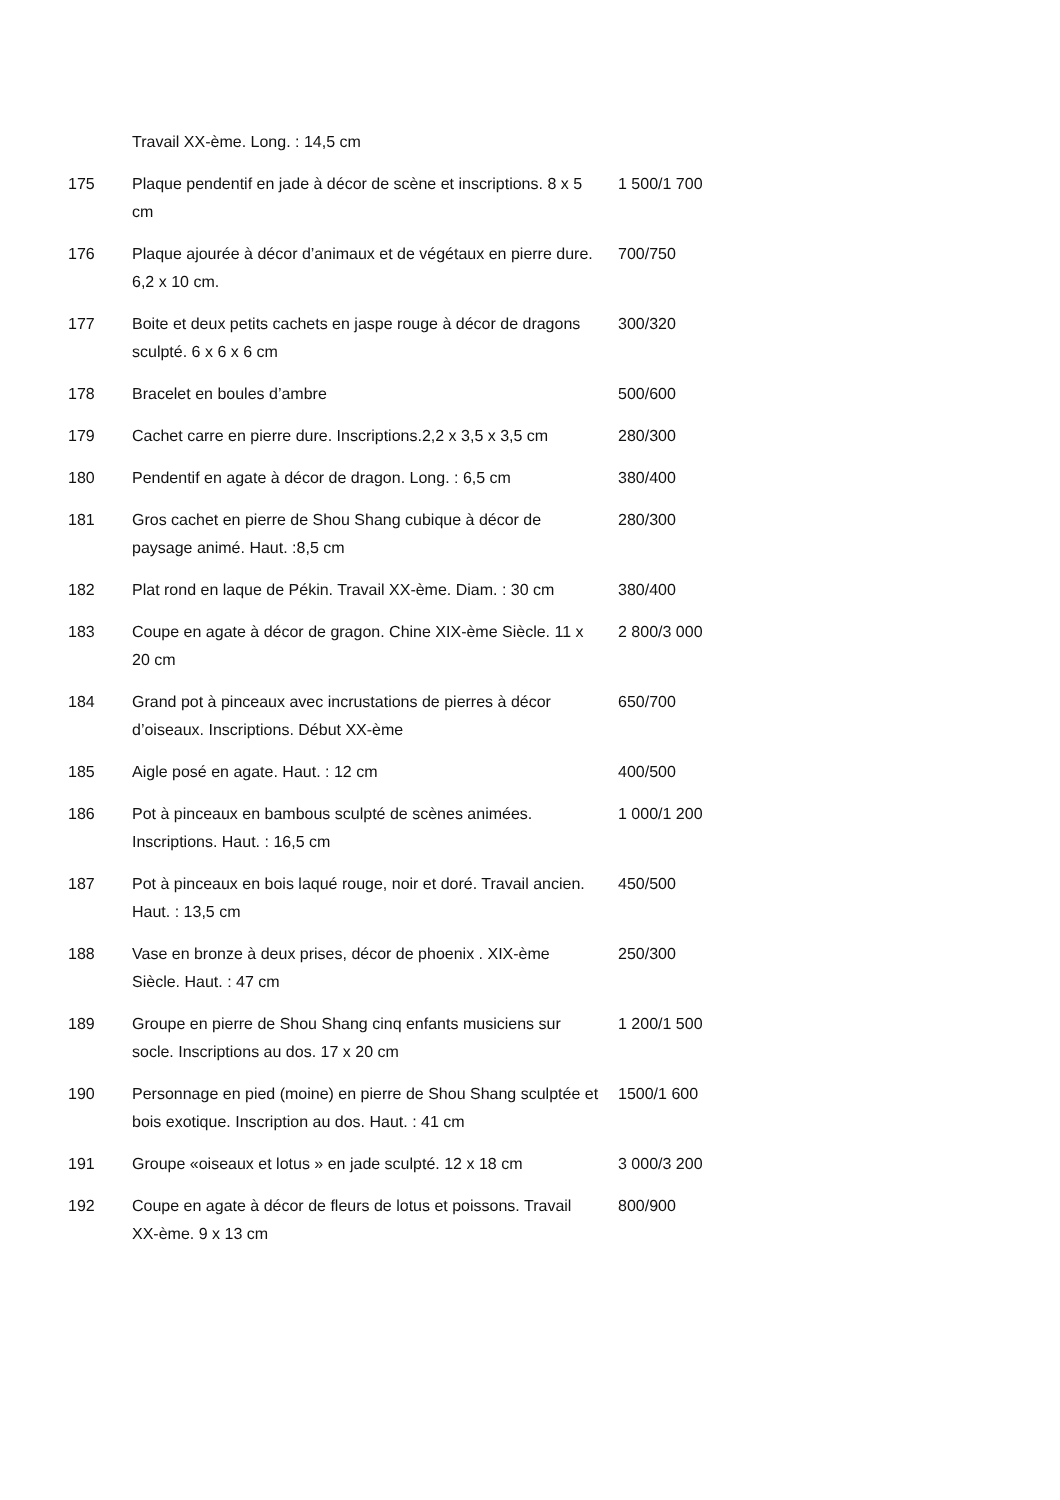| | Travail XX-ème. Long. : 14,5 cm | |
| 175 | Plaque pendentif en jade à décor de scène et inscriptions. 8 x 5 cm | 1 500/1 700 |
| 176 | Plaque ajourée à décor d’animaux et de végétaux en pierre dure. 6,2 x 10 cm. | 700/750 |
| 177 | Boite et deux petits cachets en jaspe rouge à décor de dragons sculpté. 6 x 6 x 6 cm | 300/320 |
| 178 | Bracelet en boules d’ambre | 500/600 |
| 179 | Cachet carre en pierre dure. Inscriptions.2,2 x 3,5 x 3,5 cm | 280/300 |
| 180 | Pendentif en agate à décor de dragon. Long. : 6,5 cm | 380/400 |
| 181 | Gros cachet en pierre de Shou Shang cubique à décor de paysage animé. Haut. :8,5 cm | 280/300 |
| 182 | Plat rond en laque de Pékin. Travail XX-ème. Diam. : 30 cm | 380/400 |
| 183 | Coupe en agate à décor de gragon. Chine XIX-ème Siècle. 11 x 20 cm | 2 800/3 000 |
| 184 | Grand pot à pinceaux avec incrustations de pierres à décor d’oiseaux. Inscriptions. Début XX-ème | 650/700 |
| 185 | Aigle posé en agate. Haut. : 12 cm | 400/500 |
| 186 | Pot à pinceaux en bambous sculpté de scènes animées. Inscriptions. Haut. : 16,5 cm | 1 000/1 200 |
| 187 | Pot à pinceaux en bois laqué rouge, noir et doré. Travail ancien. Haut. : 13,5 cm | 450/500 |
| 188 | Vase en bronze à deux prises, décor de phoenix . XIX-ème Siècle. Haut. : 47 cm | 250/300 |
| 189 | Groupe en pierre de Shou Shang cinq enfants musiciens sur socle. Inscriptions au dos. 17 x 20 cm | 1 200/1 500 |
| 190 | Personnage en pied (moine) en pierre de Shou Shang sculptée et bois exotique. Inscription au dos. Haut. : 41 cm | 1500/1 600 |
| 191 | Groupe «oiseaux et lotus » en jade sculpté. 12 x 18 cm | 3 000/3 200 |
| 192 | Coupe en agate à décor de fleurs de lotus et poissons. Travail XX-ème. 9 x 13 cm | 800/900 |